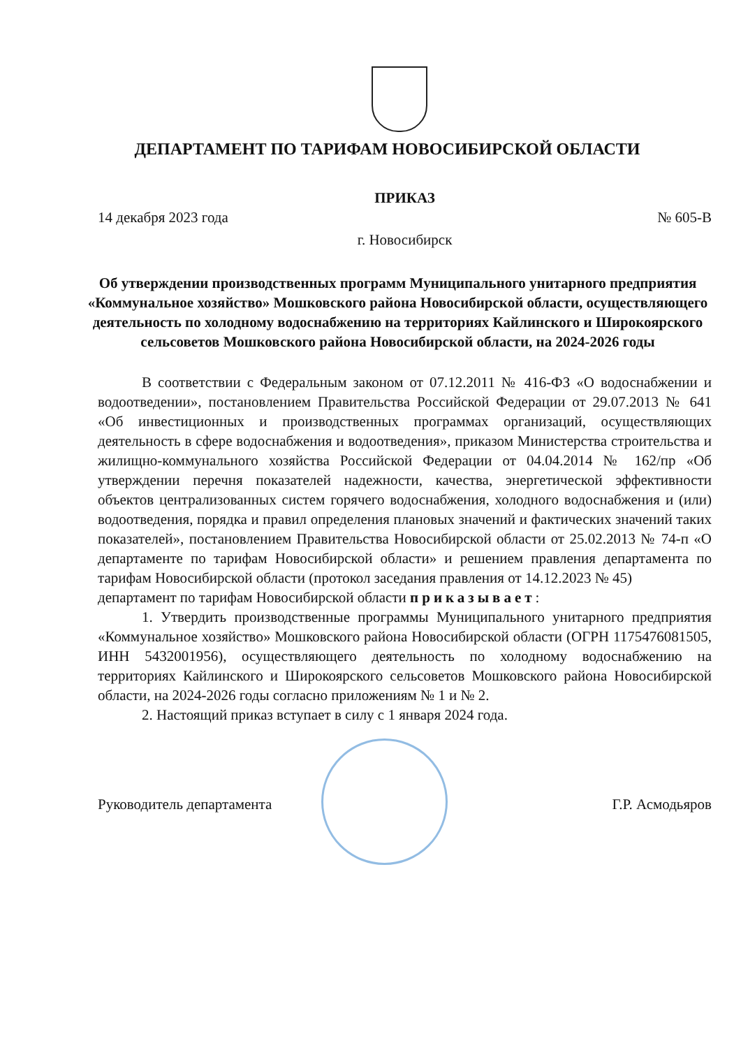ДЕПАРТАМЕНТ ПО ТАРИФАМ НОВОСИБИРСКОЙ ОБЛАСТИ
ПРИКАЗ
14 декабря 2023 года № 605-В
г. Новосибирск
Об утверждении производственных программ Муниципального унитарного предприятия «Коммунальное хозяйство» Мошковского района Новосибирской области, осуществляющего деятельность по холодному водоснабжению на территориях Кайлинского и Широкоярского сельсоветов Мошковского района Новосибирской области, на 2024-2026 годы
В соответствии с Федеральным законом от 07.12.2011 № 416-ФЗ «О водоснабжении и водоотведении», постановлением Правительства Российской Федерации от 29.07.2013 № 641 «Об инвестиционных и производственных программах организаций, осуществляющих деятельность в сфере водоснабжения и водоотведения», приказом Министерства строительства и жилищно-коммунального хозяйства Российской Федерации от 04.04.2014 № 162/пр «Об утверждении перечня показателей надежности, качества, энергетической эффективности объектов централизованных систем горячего водоснабжения, холодного водоснабжения и (или) водоотведения, порядка и правил определения плановых значений и фактических значений таких показателей», постановлением Правительства Новосибирской области от 25.02.2013 № 74-п «О департаменте по тарифам Новосибирской области» и решением правления департамента по тарифам Новосибирской области (протокол заседания правления от 14.12.2023 № 45)
департамент по тарифам Новосибирской области приказывает:
1. Утвердить производственные программы Муниципального унитарного предприятия «Коммунальное хозяйство» Мошковского района Новосибирской области (ОГРН 1175476081505, ИНН 5432001956), осуществляющего деятельность по холодному водоснабжению на территориях Кайлинского и Широкоярского сельсоветов Мошковского района Новосибирской области, на 2024-2026 годы согласно приложениям № 1 и № 2.
2. Настоящий приказ вступает в силу с 1 января 2024 года.
Руководитель департамента Г.Р. Асмодьяров